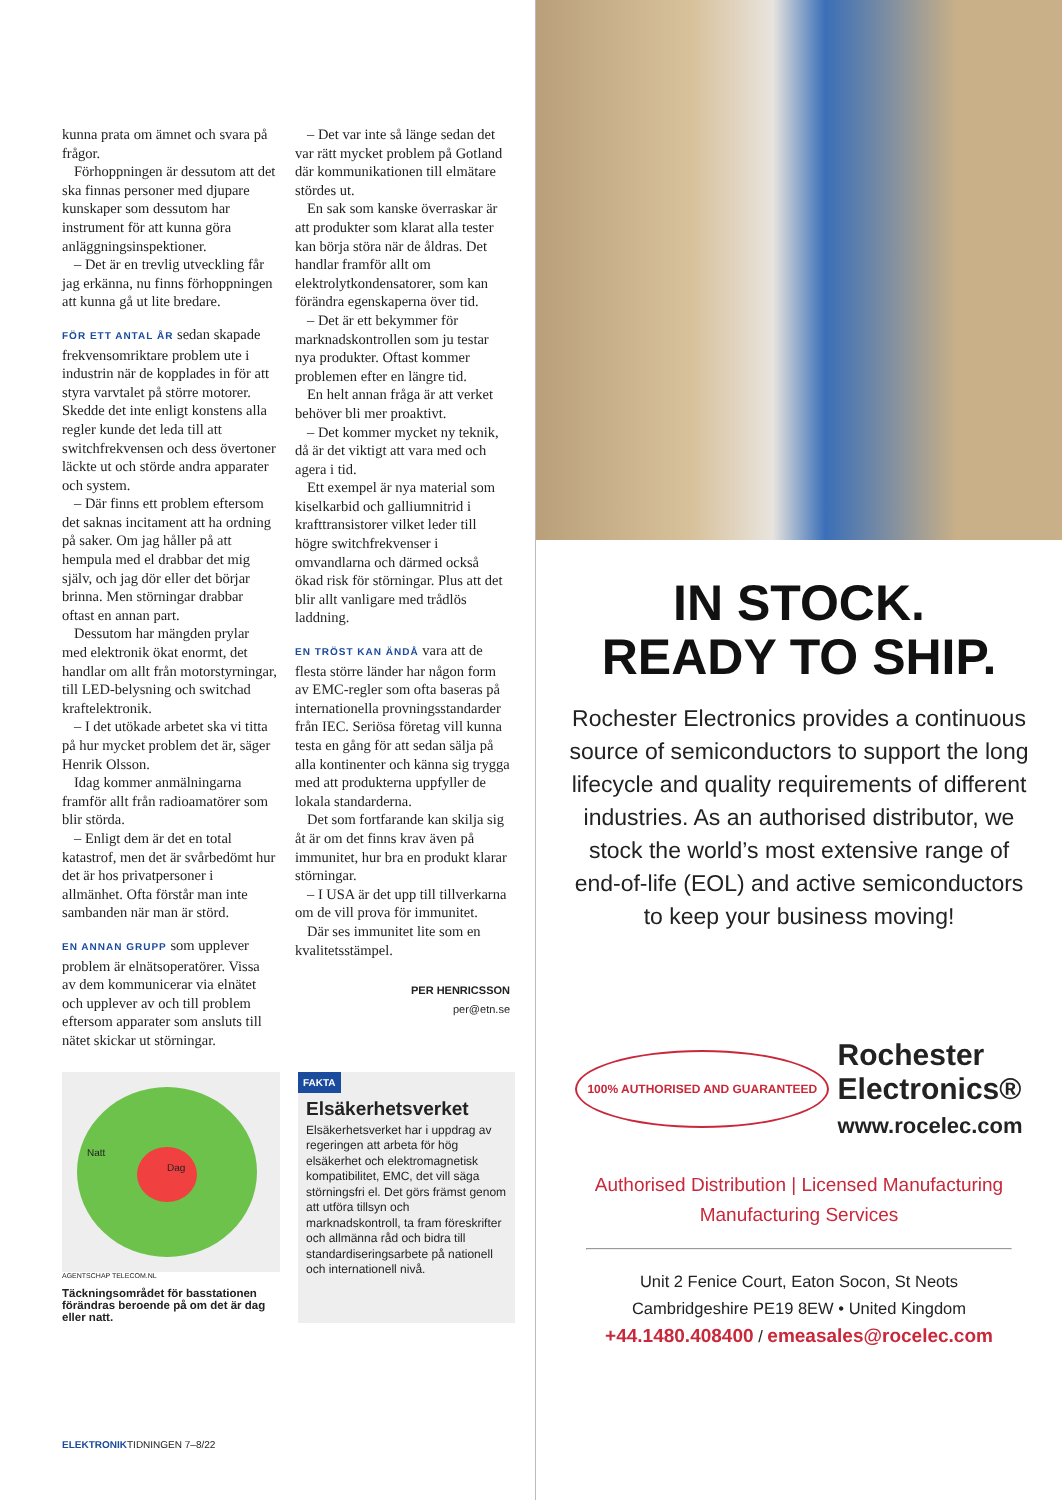kunna prata om ämnet och svara på frågor.
Förhoppningen är dessutom att det ska finnas personer med djupare kunskaper som dessutom har instrument för att kunna göra anläggningsinspektioner.
– Det är en trevlig utveckling får jag erkänna, nu finns förhoppningen att kunna gå ut lite bredare.
FÖR ETT ANTAL ÅR sedan skapade frekvensomriktare problem ute i industrin när de kopplades in för att styra varvtalet på större motorer. Skedde det inte enligt konstens alla regler kunde det leda till att switchfrekvensen och dess övertoner läckte ut och störde andra apparater och system.
– Där finns ett problem eftersom det saknas incitament att ha ordning på saker. Om jag håller på att hempula med el drabbar det mig själv, och jag dör eller det börjar brinna. Men störningar drabbar oftast en annan part.
Dessutom har mängden prylar med elektronik ökat enormt, det handlar om allt från motorstyrningar, till LED-belysning och switchad kraftelektronik.
– I det utökade arbetet ska vi titta på hur mycket problem det är, säger Henrik Olsson.
Idag kommer anmälningarna framför allt från radioamatörer som blir störda.
– Enligt dem är det en total katastrof, men det är svårbedömt hur det är hos privatpersoner i allmänhet. Ofta förstår man inte sambanden när man är störd.
EN ANNAN GRUPP som upplever problem är elnätsoperatörer. Vissa av dem kommunicerar via elnätet och upplever av och till problem eftersom apparater som ansluts till nätet skickar ut störningar.
– Det var inte så länge sedan det var rätt mycket problem på Gotland där kommunikationen till elmätare stördes ut.
En sak som kanske överraskar är att produkter som klarat alla tester kan börja störa när de åldras. Det handlar framför allt om elektrolytkondensatorer, som kan förändra egenskaperna över tid.
– Det är ett bekymmer för marknadskontrollen som ju testar nya produkter. Oftast kommer problemen efter en längre tid.
En helt annan fråga är att verket behöver bli mer proaktivt.
– Det kommer mycket ny teknik, då är det viktigt att vara med och agera i tid.
Ett exempel är nya material som kiselkarbid och galliumnitrid i krafttransistorer vilket leder till högre switchfrekvenser i omvandlarna och därmed också ökad risk för störningar. Plus att det blir allt vanligare med trådlös laddning.
EN TRÖST KAN ÄNDÅ vara att de flesta större länder har någon form av EMC-regler som ofta baseras på internationella provningsstandarder från IEC. Seriösa företag vill kunna testa en gång för att sedan sälja på alla kontinenter och känna sig trygga med att produkterna uppfyller de lokala standarderna.
Det som fortfarande kan skilja sig åt är om det finns krav även på immunitet, hur bra en produkt klarar störningar.
– I USA är det upp till tillverkarna om de vill prova för immunitet.
Där ses immunitet lite som en kvalitetsstämpel.
PER HENRICSSON
per@etn.se
Natt
Dag
AGENTSCHAP TELECOM.NL
Täckningsområdet för basstationen förändras beroende på om det är dag eller natt.
FAKTA
Elsäkerhetsverket
Elsäkerhetsverket har i uppdrag av regeringen att arbeta för hög elsäkerhet och elektromagnetisk kompatibilitet, EMC, det vill säga störningsfri el. Det görs främst genom att utföra tillsyn och marknadskontroll, ta fram föreskrifter och allmänna råd och bidra till standardiseringsarbete på nationell och internationell nivå.
ELEKTRONIKTIDNINGEN 7–8/22
IN STOCK.
READY TO SHIP.
Rochester Electronics provides a continuous source of semiconductors to support the long lifecycle and quality requirements of different industries. As an authorised distributor, we stock the world’s most extensive range of end-of-life (EOL) and active semiconductors to keep your business moving!
100% AUTHORISED AND GUARANTEED Rochester
Electronics®
www.rocelec.com
Authorised Distribution | Licensed Manufacturing
Manufacturing Services
Unit 2 Fenice Court, Eaton Socon, St Neots
Cambridgeshire PE19 8EW • United Kingdom
+44.1480.408400 / emeasales@rocelec.com